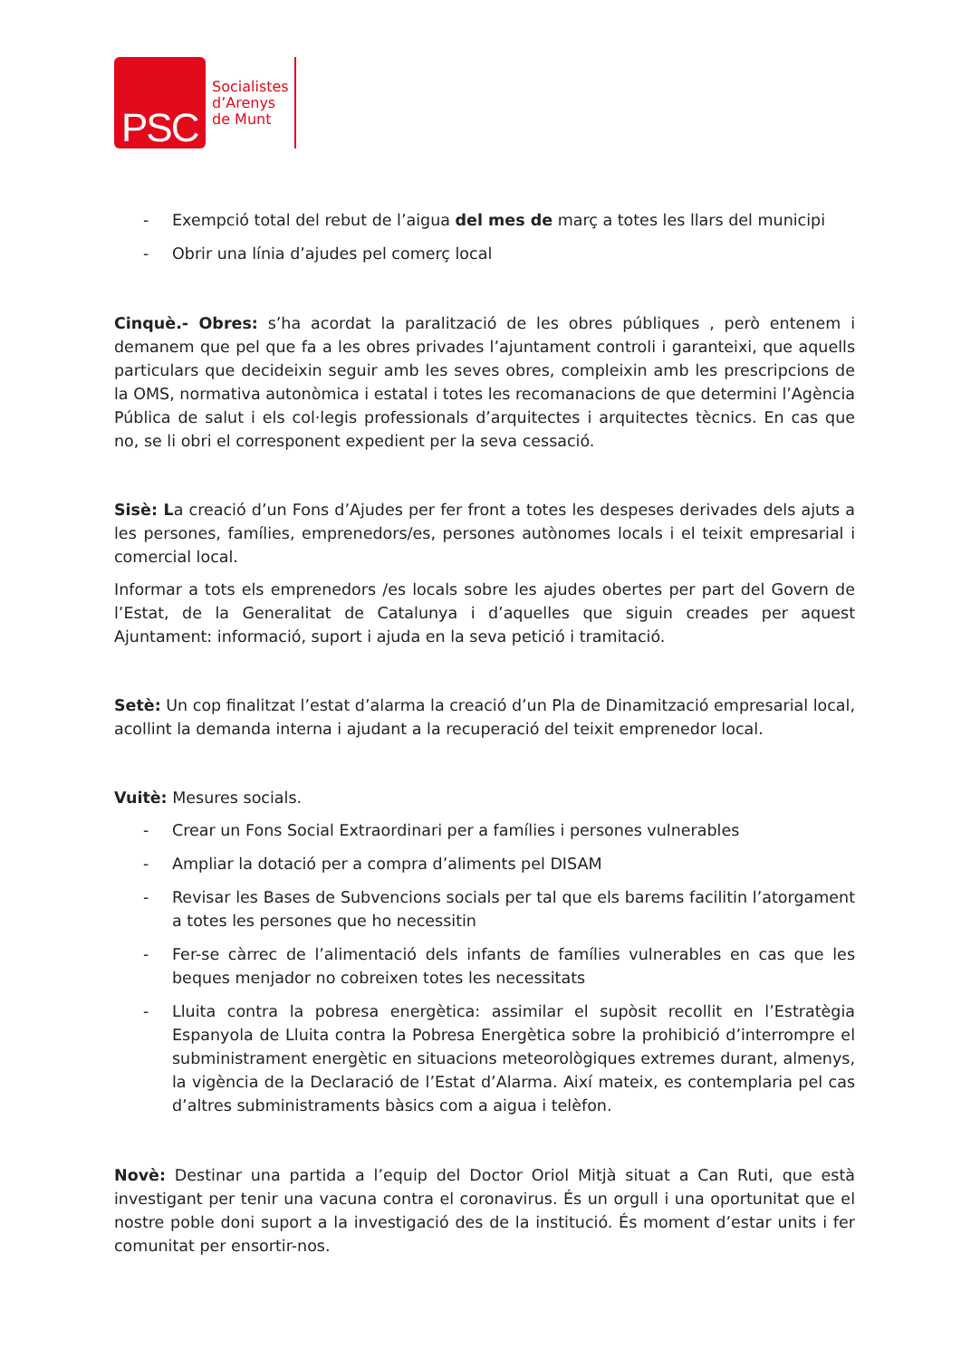PSC
Socialistes
d’Arenys
de Munt
- Exempció total del rebut de l’aigua del mes de març a totes les llars del municipi
- Obrir una línia d’ajudes pel comerç local
Cinquè.- Obres: s’ha acordat la paralització de les obres públiques , però entenem i demanem que pel que fa a les obres privades l’ajuntament controli i garanteixi, que aquells particulars que decideixin seguir amb les seves obres, compleixin amb les prescripcions de la OMS, normativa autonòmica i estatal i totes les recomanacions de que determini l’Agència Pública de salut i els col·legis professionals d’arquitectes i arquitectes tècnics. En cas que no, se li obri el corresponent expedient per la seva cessació.
Sisè: La creació d’un Fons d’Ajudes per fer front a totes les despeses derivades dels ajuts a les persones, famílies, emprenedors/es, persones autònomes locals i el teixit empresarial i comercial local.
Informar a tots els emprenedors /es locals sobre les ajudes obertes per part del Govern de l’Estat, de la Generalitat de Catalunya i d’aquelles que siguin creades per aquest Ajuntament: informació, suport i ajuda en la seva petició i tramitació.
Setè: Un cop finalitzat l’estat d’alarma la creació d’un Pla de Dinamització empresarial local, acollint la demanda interna i ajudant a la recuperació del teixit emprenedor local.
Vuitè: Mesures socials.
- Crear un Fons Social Extraordinari per a famílies i persones vulnerables
- Ampliar la dotació per a compra d’aliments pel DISAM
- Revisar les Bases de Subvencions socials per tal que els barems facilitin l’atorgament a totes les persones que ho necessitin
- Fer-se càrrec de l’alimentació dels infants de famílies vulnerables en cas que les beques menjador no cobreixen totes les necessitats
- Lluita contra la pobresa energètica: assimilar el supòsit recollit en l’Estratègia Espanyola de Lluita contra la Pobresa Energètica sobre la prohibició d’interrompre el subministrament energètic en situacions meteorològiques extremes durant, almenys, la vigència de la Declaració de l’Estat d’Alarma. Així mateix, es contemplaria pel cas d’altres subministraments bàsics com a aigua i telèfon.
Novè: Destinar una partida a l’equip del Doctor Oriol Mitjà situat a Can Ruti, que està investigant per tenir una vacuna contra el coronavirus. És un orgull i una oportunitat que el nostre poble doni suport a la investigació des de la institució. És moment d’estar units i fer comunitat per ensortir-nos.